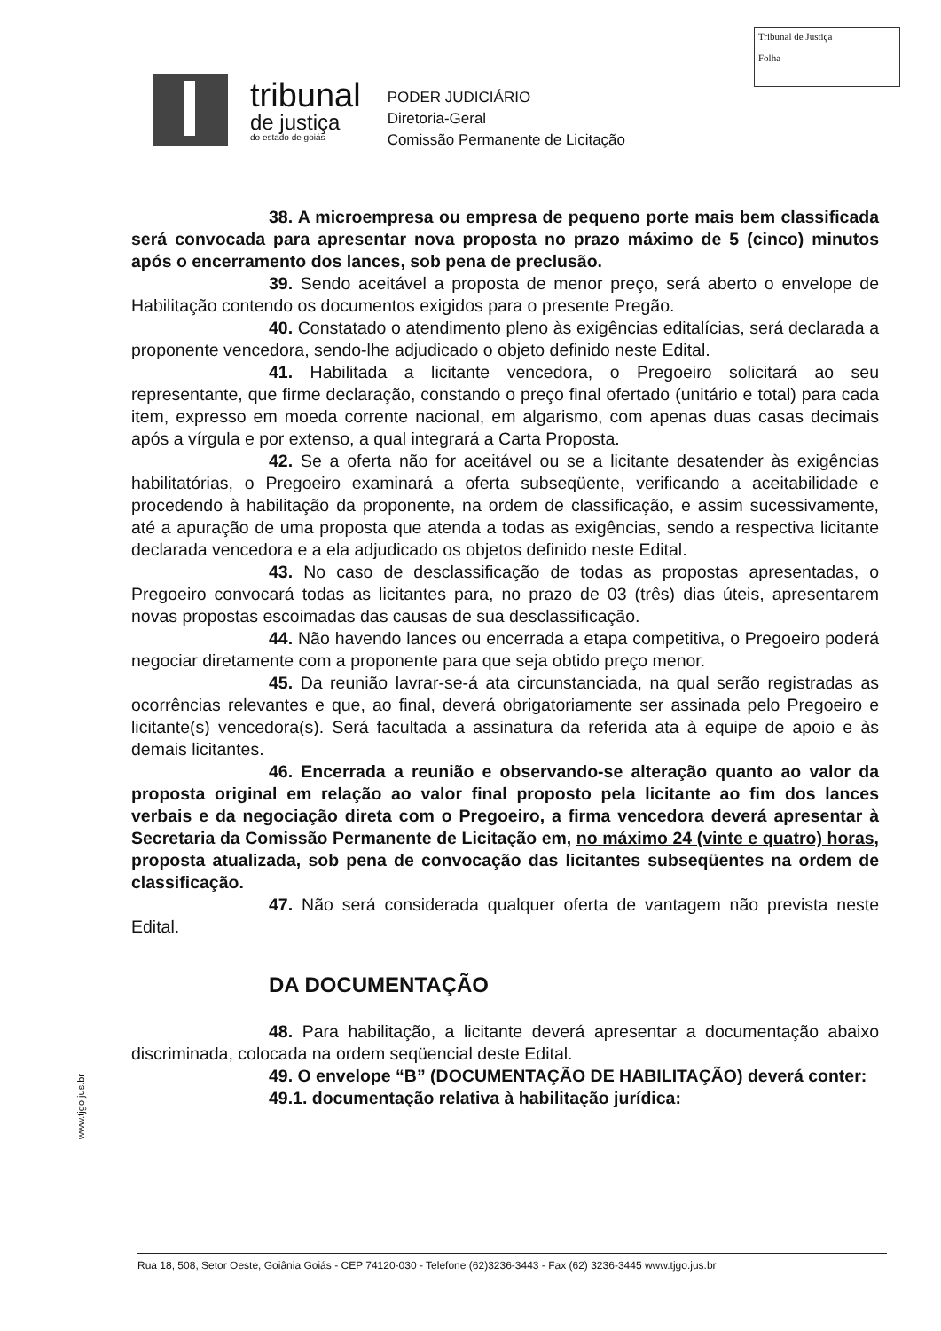Tribunal de Justiça
Folha
tribunal
de justiça
do estado de goiás
PODER JUDICIÁRIO
Diretoria-Geral
Comissão Permanente de Licitação
38. A microempresa ou empresa de pequeno porte mais bem classificada será convocada para apresentar nova proposta no prazo máximo de 5 (cinco) minutos após o encerramento dos lances, sob pena de preclusão.
39. Sendo aceitável a proposta de menor preço, será aberto o envelope de Habilitação contendo os documentos exigidos para o presente Pregão.
40. Constatado o atendimento pleno às exigências editalícias, será declarada a proponente vencedora, sendo-lhe adjudicado o objeto definido neste Edital.
41. Habilitada a licitante vencedora, o Pregoeiro solicitará ao seu representante, que firme declaração, constando o preço final ofertado (unitário e total) para cada item, expresso em moeda corrente nacional, em algarismo, com apenas duas casas decimais após a vírgula e por extenso, a qual integrará a Carta Proposta.
42. Se a oferta não for aceitável ou se a licitante desatender às exigências habilitatórias, o Pregoeiro examinará a oferta subseqüente, verificando a aceitabilidade e procedendo à habilitação da proponente, na ordem de classificação, e assim sucessivamente, até a apuração de uma proposta que atenda a todas as exigências, sendo a respectiva licitante declarada vencedora e a ela adjudicado os objetos definido neste Edital.
43. No caso de desclassificação de todas as propostas apresentadas, o Pregoeiro convocará todas as licitantes para, no prazo de 03 (três) dias úteis, apresentarem novas propostas escoimadas das causas de sua desclassificação.
44. Não havendo lances ou encerrada a etapa competitiva, o Pregoeiro poderá negociar diretamente com a proponente para que seja obtido preço menor.
45. Da reunião lavrar-se-á ata circunstanciada, na qual serão registradas as ocorrências relevantes e que, ao final, deverá obrigatoriamente ser assinada pelo Pregoeiro e licitante(s) vencedora(s). Será facultada a assinatura da referida ata à equipe de apoio e às demais licitantes.
46. Encerrada a reunião e observando-se alteração quanto ao valor da proposta original em relação ao valor final proposto pela licitante ao fim dos lances verbais e da negociação direta com o Pregoeiro, a firma vencedora deverá apresentar à Secretaria da Comissão Permanente de Licitação em, no máximo 24 (vinte e quatro) horas, proposta atualizada, sob pena de convocação das licitantes subseqüentes na ordem de classificação.
47. Não será considerada qualquer oferta de vantagem não prevista neste Edital.
DA DOCUMENTAÇÃO
48. Para habilitação, a licitante deverá apresentar a documentação abaixo discriminada, colocada na ordem seqüencial deste Edital.
49. O envelope “B” (DOCUMENTAÇÃO DE HABILITAÇÃO) deverá conter:
49.1. documentação relativa à habilitação jurídica:
www.tjgo.jus.br
Rua 18, 508, Setor Oeste, Goiânia Goiás - CEP 74120-030 - Telefone (62)3236-3443 - Fax (62) 3236-3445 www.tjgo.jus.br